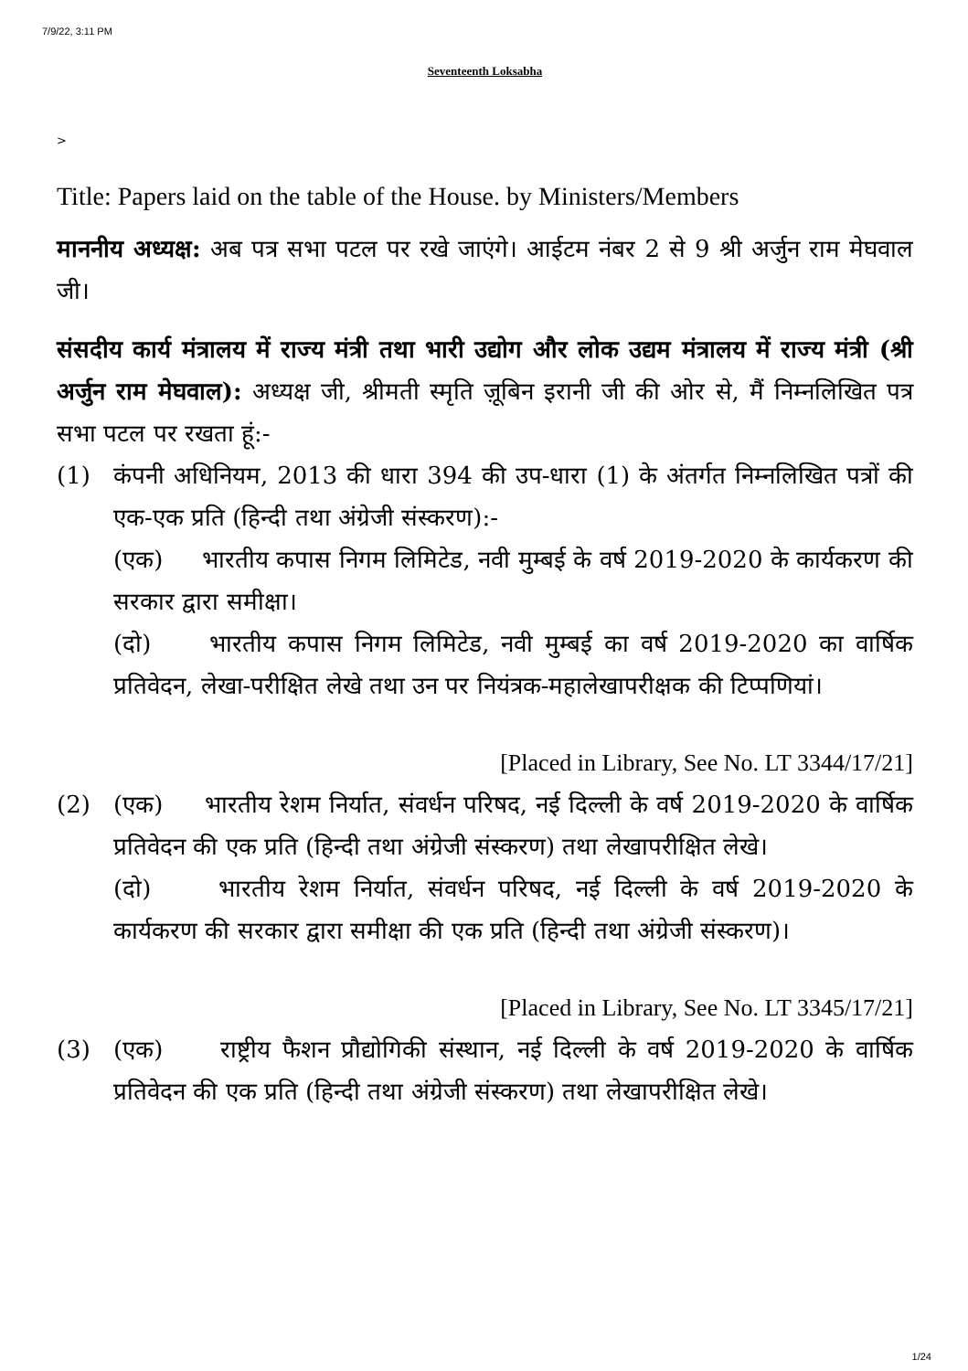7/9/22, 3:11 PM
Seventeenth Loksabha
>
Title: Papers laid on the table of the House. by Ministers/Members
माननीय अध्यक्ष: अब पत्र सभा पटल पर रखे जाएंगे। आईटम नंबर 2 से 9 श्री अर्जुन राम मेघवाल जी।
संसदीय कार्य मंत्रालय में राज्य मंत्री तथा भारी उद्योग और लोक उद्यम मंत्रालय में राज्य मंत्री (श्री अर्जुन राम मेघवाल): अध्यक्ष जी, श्रीमती स्मृति ज़ूबिन इरानी जी की ओर से, मैं निम्नलिखित पत्र सभा पटल पर रखता हूं:-
(1) कंपनी अधिनियम, 2013 की धारा 394 की उप-धारा (1) के अंतर्गत निम्नलिखित पत्रों की एक-एक प्रति (हिन्दी तथा अंग्रेजी संस्करण):-
(एक) भारतीय कपास निगम लिमिटेड, नवी मुम्बई के वर्ष 2019-2020 के कार्यकरण की सरकार द्वारा समीक्षा।
(दो) भारतीय कपास निगम लिमिटेड, नवी मुम्बई का वर्ष 2019-2020 का वार्षिक प्रतिवेदन, लेखा-परीक्षित लेखे तथा उन पर नियंत्रक-महालेखापरीक्षक की टिप्पणियां।
[Placed in Library, See No. LT 3344/17/21]
(2) (एक) भारतीय रेशम निर्यात, संवर्धन परिषद, नई दिल्ली के वर्ष 2019-2020 के वार्षिक प्रतिवेदन की एक प्रति (हिन्दी तथा अंग्रेजी संस्करण) तथा लेखापरीक्षित लेखे।
(दो) भारतीय रेशम निर्यात, संवर्धन परिषद, नई दिल्ली के वर्ष 2019-2020 के कार्यकरण की सरकार द्वारा समीक्षा की एक प्रति (हिन्दी तथा अंग्रेजी संस्करण)।
[Placed in Library, See No. LT 3345/17/21]
(3) (एक) राष्ट्रीय फैशन प्रौद्योगिकी संस्थान, नई दिल्ली के वर्ष 2019-2020 के वार्षिक प्रतिवेदन की एक प्रति (हिन्दी तथा अंग्रेजी संस्करण) तथा लेखापरीक्षित लेखे।
1/24